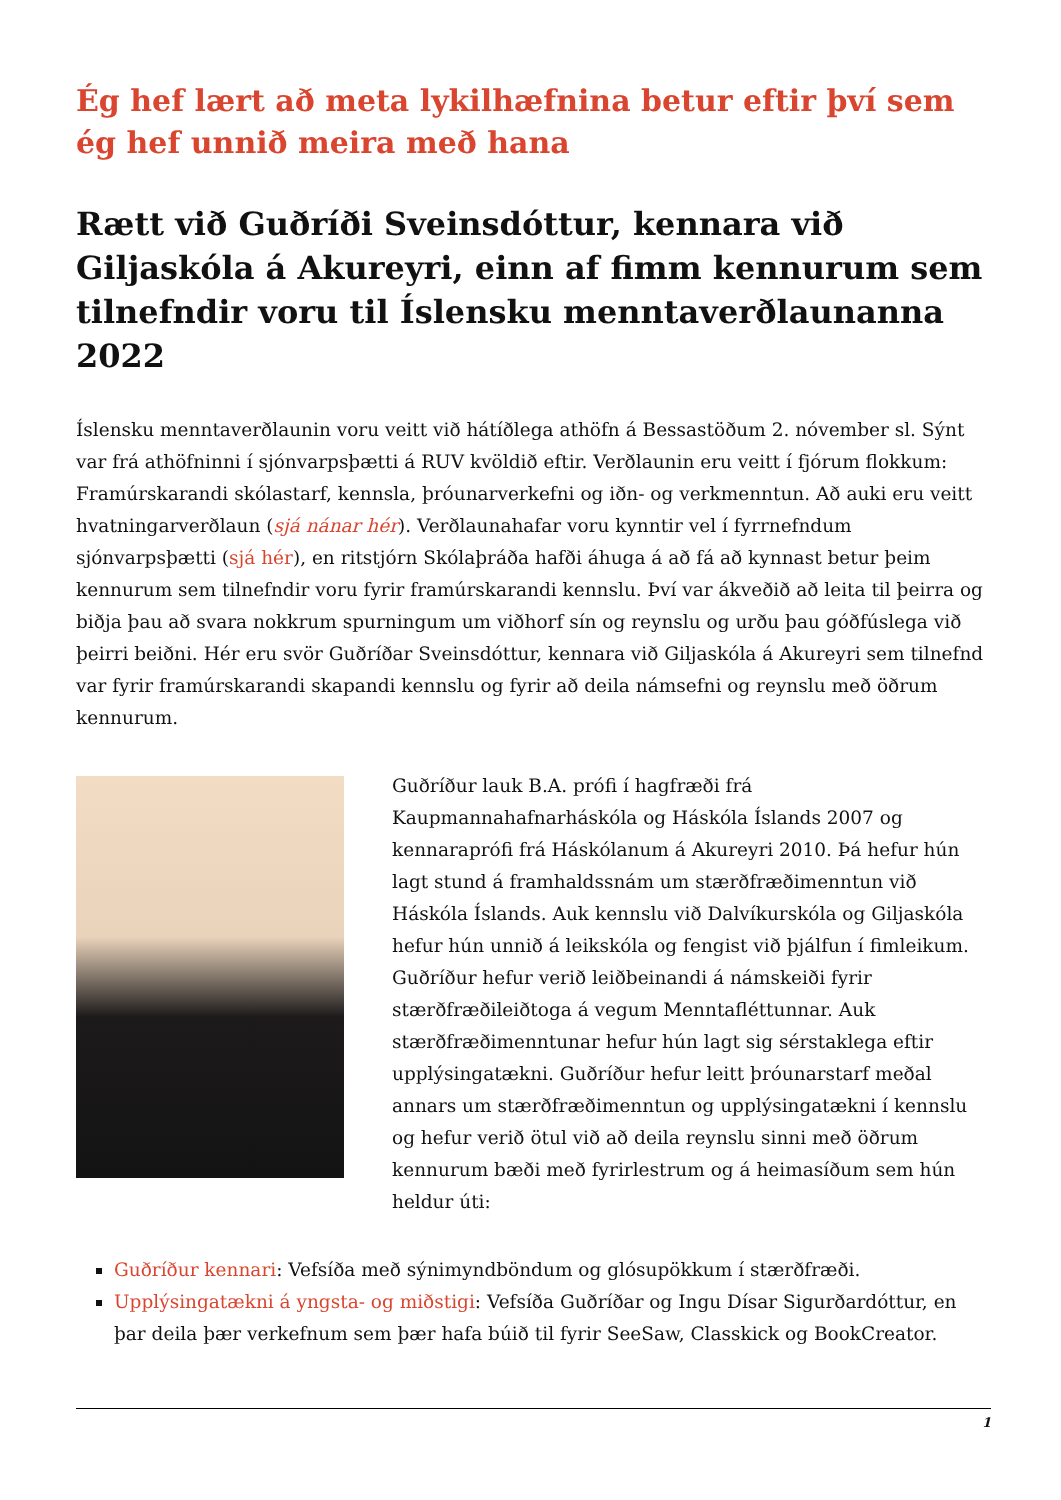Ég hef lært að meta lykilhæfnina betur eftir því sem ég hef unnið meira með hana
Rætt við Guðríði Sveinsdóttur, kennara við Giljaskóla á Akureyri, einn af fimm kennurum sem tilnefndir voru til Íslensku menntaverðlaunanna 2022
Íslensku menntaverðlaunin voru veitt við hátíðlega athöfn á Bessastöðum 2. nóvember sl. Sýnt var frá athöfninni í sjónvarpsþætti á RUV kvöldið eftir. Verðlaunin eru veitt í fjórum flokkum: Framúrskarandi skólastarf, kennsla, þróunarverkefni og iðn- og verkmenntun. Að auki eru veitt hvatningarverðlaun (sjá nánar hér). Verðlaunahafar voru kynntir vel í fyrrnefndum sjónvarpsþætti (sjá hér), en ritstjórn Skólaþráða hafði áhuga á að fá að kynnast betur þeim kennurum sem tilnefndir voru fyrir framúrskarandi kennslu. Því var ákveðið að leita til þeirra og biðja þau að svara nokkrum spurningum um viðhorf sín og reynslu og urðu þau góðfúslega við þeirri beiðni. Hér eru svör Guðríðar Sveinsdóttur, kennara við Giljaskóla á Akureyri sem tilnefnd var fyrir framúrskarandi skapandi kennslu og fyrir að deila námsefni og reynslu með öðrum kennurum.
Guðríður lauk B.A. prófi í hagfræði frá Kaupmannahafnarháskóla og Háskóla Íslands 2007 og kennaraprófi frá Háskólanum á Akureyri 2010. Þá hefur hún lagt stund á framhaldssnám um stærðfræðimenntun við Háskóla Íslands. Auk kennslu við Dalvíkurskóla og Giljaskóla hefur hún unnið á leikskóla og fengist við þjálfun í fimleikum. Guðríður hefur verið leiðbeinandi á námskeiði fyrir stærðfræðileiðtoga á vegum Menntafléttunnar. Auk stærðfræðimenntunar hefur hún lagt sig sérstaklega eftir upplýsingatækni. Guðríður hefur leitt þróunarstarf meðal annars um stærðfræðimenntun og upplýsingatækni í kennslu og hefur verið ötul við að deila reynslu sinni með öðrum kennurum bæði með fyrirlestrum og á heimasíðum sem hún heldur úti:
Guðríður kennari: Vefsíða með sýnimyndböndum og glósupökkum í stærðfræði.
Upplýsingatækni á yngsta- og miðstigi: Vefsíða Guðríðar og Ingu Dísar Sigurðardóttur, en þar deila þær verkefnum sem þær hafa búið til fyrir SeeSaw, Classkick og BookCreator.
1